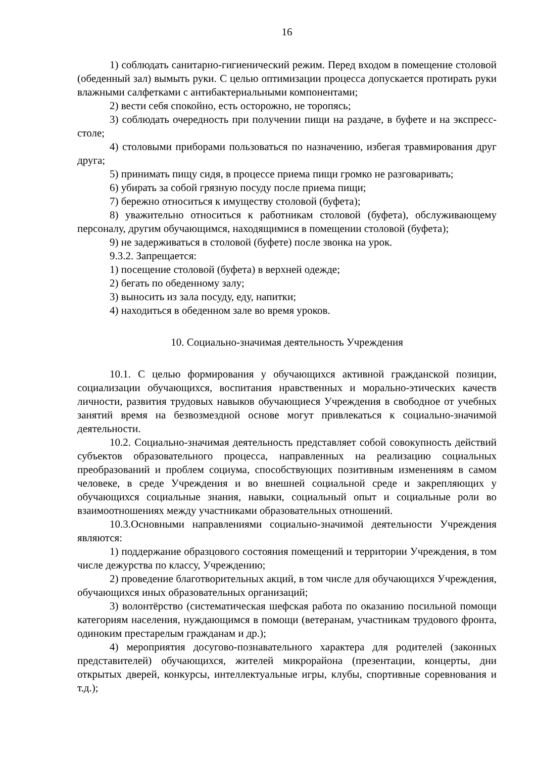16
1) соблюдать санитарно-гигиенический режим. Перед входом в помещение столовой (обеденный зал) вымыть руки. С целью оптимизации процесса допускается протирать руки влажными салфетками с антибактериальными компонентами;
2) вести себя спокойно, есть осторожно, не торопясь;
3) соблюдать очередность при получении пищи на раздаче, в буфете и на экспресс-столе;
4) столовыми приборами пользоваться по назначению, избегая травмирования друг друга;
5) принимать пищу сидя, в процессе приема пищи громко не разговаривать;
6) убирать за собой грязную посуду после приема пищи;
7) бережно относиться к имуществу столовой (буфета);
8) уважительно относиться к работникам столовой (буфета), обслуживающему персоналу, другим обучающимся, находящимися в помещении столовой (буфета);
9) не задерживаться в столовой (буфете) после звонка на урок.
9.3.2. Запрещается:
1) посещение столовой (буфета) в верхней одежде;
2) бегать по обеденному залу;
3) выносить из зала посуду, еду, напитки;
4) находиться в обеденном зале во время уроков.
10. Социально-значимая деятельность Учреждения
10.1. С целью формирования у обучающихся активной гражданской позиции, социализации обучающихся, воспитания нравственных и морально-этических качеств личности, развития трудовых навыков обучающиеся Учреждения в свободное от учебных занятий время на безвозмездной основе могут привлекаться к социально-значимой деятельности.
10.2. Социально-значимая деятельность представляет собой совокупность действий субъектов образовательного процесса, направленных на реализацию социальных преобразований и проблем социума, способствующих позитивным изменениям в самом человеке, в среде Учреждения и во внешней социальной среде и закрепляющих у обучающихся социальные знания, навыки, социальный опыт и социальные роли во взаимоотношениях между участниками образовательных отношений.
10.3.Основными направлениями социально-значимой деятельности Учреждения являются:
1) поддержание образцового состояния помещений и территории Учреждения, в том числе дежурства по классу, Учреждению;
2) проведение благотворительных акций, в том числе для обучающихся Учреждения, обучающихся иных образовательных организаций;
3) волонтёрство (систематическая шефская работа по оказанию посильной помощи категориям населения, нуждающимся в помощи (ветеранам, участникам трудового фронта, одиноким престарелым гражданам и др.);
4) мероприятия досугово-познавательного характера для родителей (законных представителей) обучающихся, жителей микрорайона (презентации, концерты, дни открытых дверей, конкурсы, интеллектуальные игры, клубы, спортивные соревнования и т.д.);